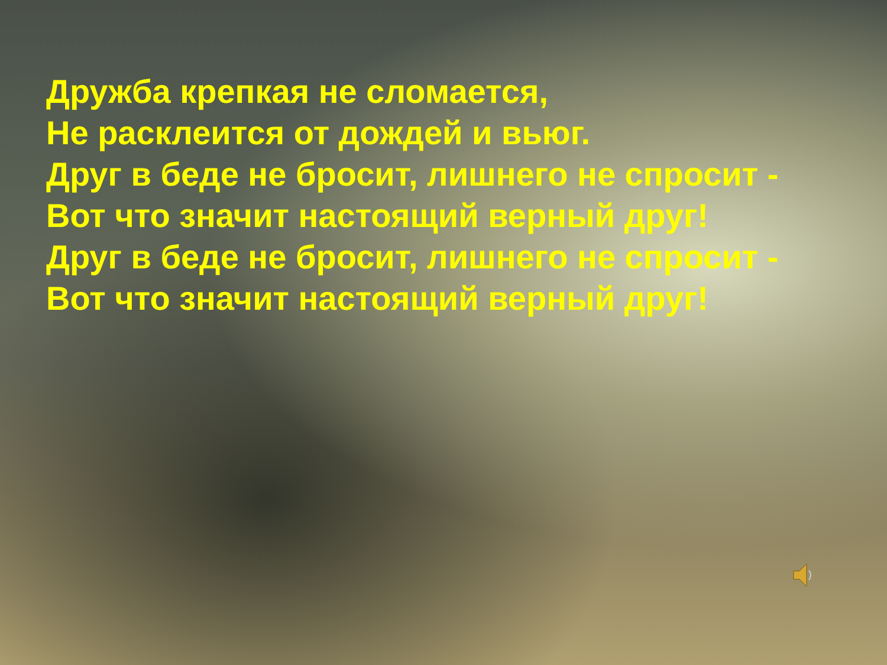Дружба крепкая не сломается,
Не расклеится от дождей и вьюг.
Друг в беде не бросит, лишнего не спросит -
Вот что значит настоящий верный друг!
Друг в беде не бросит, лишнего не спросит -
Вот что значит настоящий верный друг!